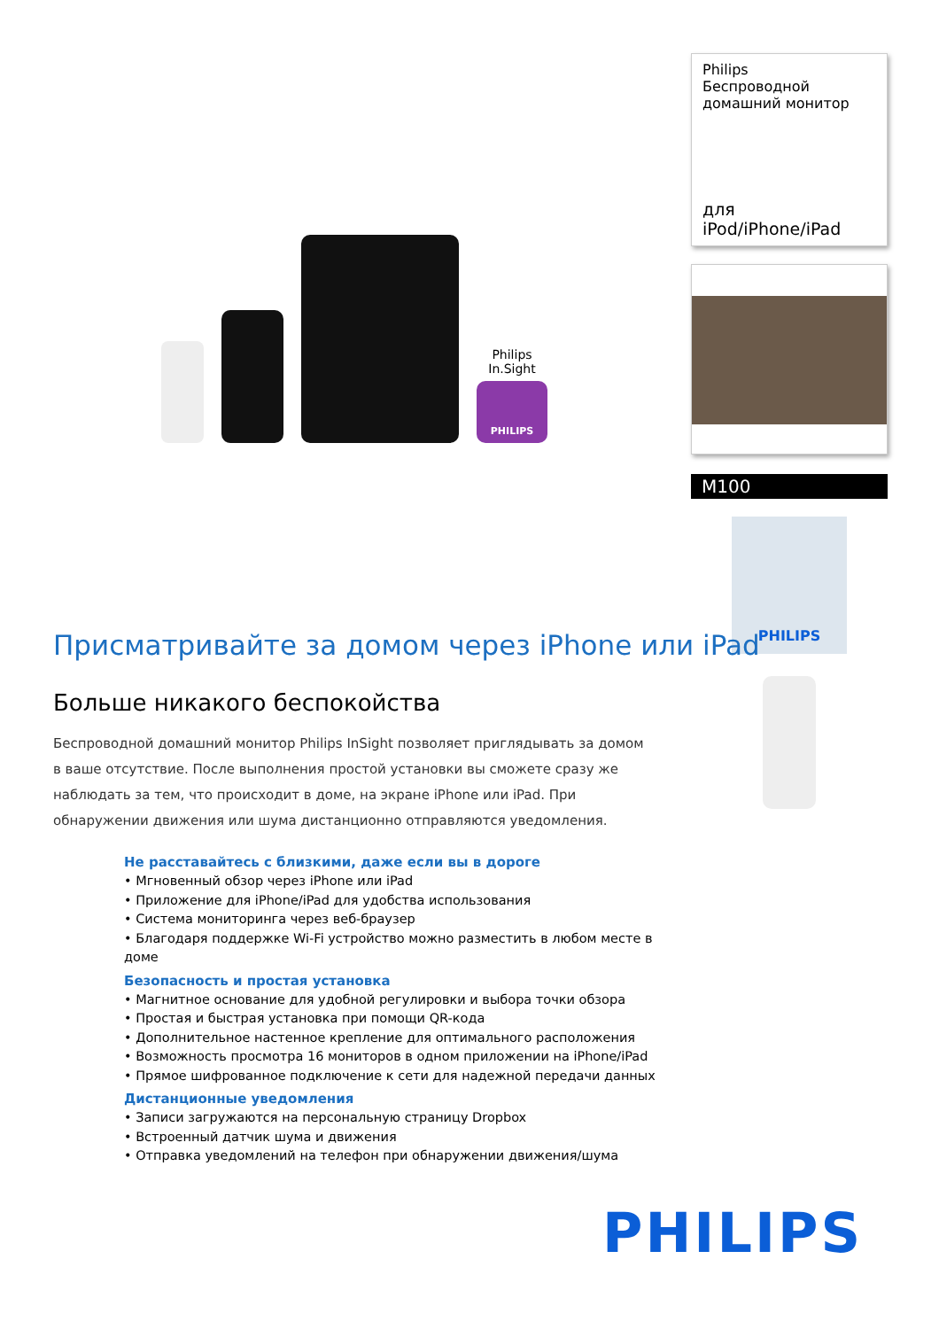Philips
In.Sight
PHILIPS
Philips
Беспроводной домашний монитор
для iPod/iPhone/iPad
M100
PHILIPS
Присматривайте за домом через iPhone или iPad
Больше никакого беспокойства
Беспроводной домашний монитор Philips InSight позволяет приглядывать за домом в ваше отсутствие. После выполнения простой установки вы сможете сразу же наблюдать за тем, что происходит в доме, на экране iPhone или iPad. При обнаружении движения или шума дистанционно отправляются уведомления.
Не расставайтесь с близкими, даже если вы в дороге
• Мгновенный обзор через iPhone или iPad
• Приложение для iPhone/iPad для удобства использования
• Система мониторинга через веб-браузер
• Благодаря поддержке Wi-Fi устройство можно разместить в любом месте в доме
Безопасность и простая установка
• Магнитное основание для удобной регулировки и выбора точки обзора
• Простая и быстрая установка при помощи QR-кода
• Дополнительное настенное крепление для оптимального расположения
• Возможность просмотра 16 мониторов в одном приложении на iPhone/iPad
• Прямое шифрованное подключение к сети для надежной передачи данных
Дистанционные уведомления
• Записи загружаются на персональную страницу Dropbox
• Встроенный датчик шума и движения
• Отправка уведомлений на телефон при обнаружении движения/шума
PHILIPS